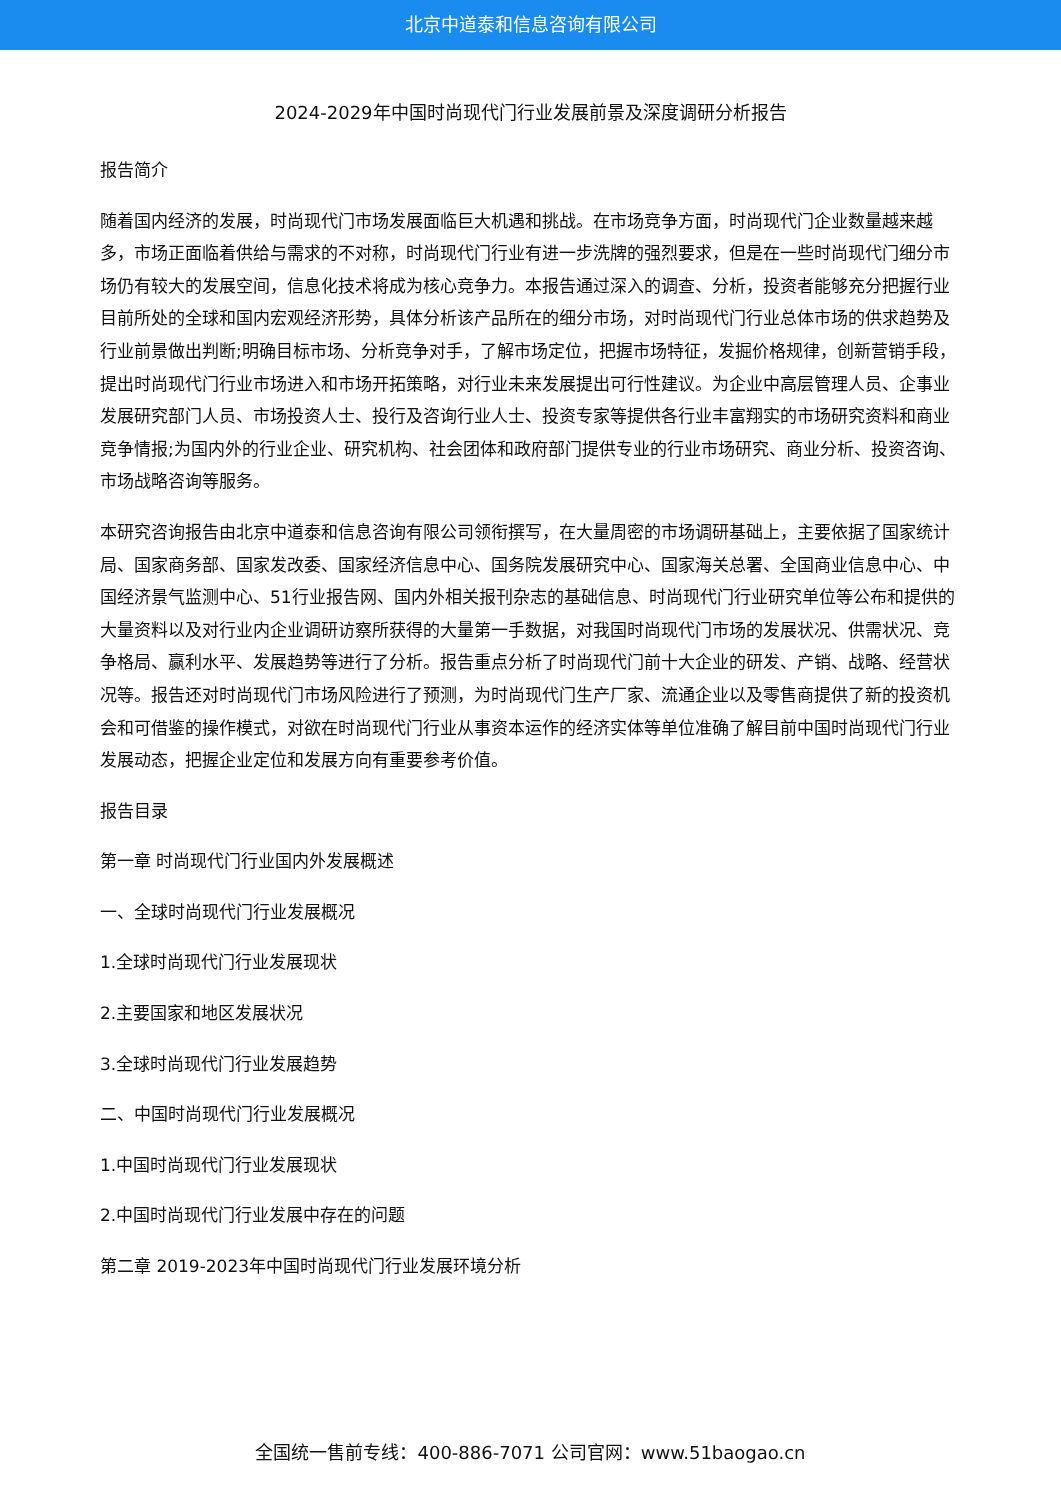北京中道泰和信息咨询有限公司
2024-2029年中国时尚现代门行业发展前景及深度调研分析报告
报告简介
随着国内经济的发展，时尚现代门市场发展面临巨大机遇和挑战。在市场竞争方面，时尚现代门企业数量越来越多，市场正面临着供给与需求的不对称，时尚现代门行业有进一步洗牌的强烈要求，但是在一些时尚现代门细分市场仍有较大的发展空间，信息化技术将成为核心竞争力。本报告通过深入的调查、分析，投资者能够充分把握行业目前所处的全球和国内宏观经济形势，具体分析该产品所在的细分市场，对时尚现代门行业总体市场的供求趋势及行业前景做出判断;明确目标市场、分析竞争对手，了解市场定位，把握市场特征，发掘价格规律，创新营销手段，提出时尚现代门行业市场进入和市场开拓策略，对行业未来发展提出可行性建议。为企业中高层管理人员、企事业发展研究部门人员、市场投资人士、投行及咨询行业人士、投资专家等提供各行业丰富翔实的市场研究资料和商业竞争情报;为国内外的行业企业、研究机构、社会团体和政府部门提供专业的行业市场研究、商业分析、投资咨询、市场战略咨询等服务。
本研究咨询报告由北京中道泰和信息咨询有限公司领衔撰写，在大量周密的市场调研基础上，主要依据了国家统计局、国家商务部、国家发改委、国家经济信息中心、国务院发展研究中心、国家海关总署、全国商业信息中心、中国经济景气监测中心、51行业报告网、国内外相关报刊杂志的基础信息、时尚现代门行业研究单位等公布和提供的大量资料以及对行业内企业调研访察所获得的大量第一手数据，对我国时尚现代门市场的发展状况、供需状况、竞争格局、赢利水平、发展趋势等进行了分析。报告重点分析了时尚现代门前十大企业的研发、产销、战略、经营状况等。报告还对时尚现代门市场风险进行了预测，为时尚现代门生产厂家、流通企业以及零售商提供了新的投资机会和可借鉴的操作模式，对欲在时尚现代门行业从事资本运作的经济实体等单位准确了解目前中国时尚现代门行业发展动态，把握企业定位和发展方向有重要参考价值。
报告目录
第一章 时尚现代门行业国内外发展概述
一、全球时尚现代门行业发展概况
1.全球时尚现代门行业发展现状
2.主要国家和地区发展状况
3.全球时尚现代门行业发展趋势
二、中国时尚现代门行业发展概况
1.中国时尚现代门行业发展现状
2.中国时尚现代门行业发展中存在的问题
第二章 2019-2023年中国时尚现代门行业发展环境分析
全国统一售前专线：400-886-7071 公司官网：www.51baogao.cn